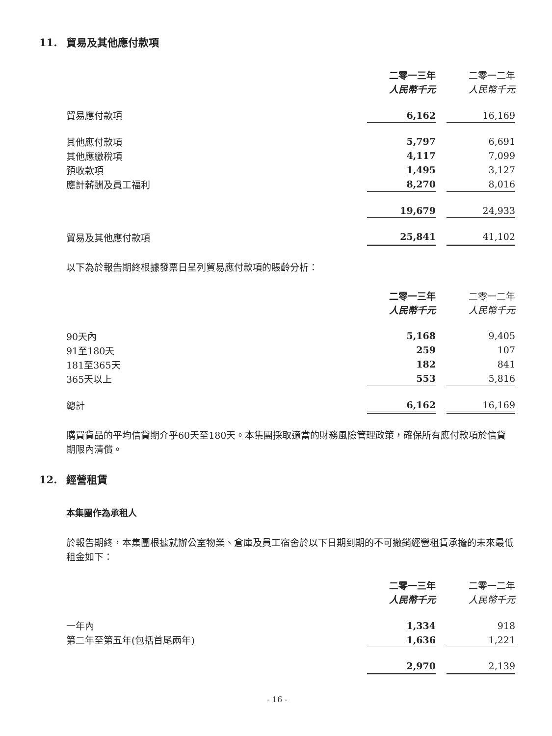11. 貿易及其他應付款項
| | 二零一三年 人民幣千元 | | 二零一二年 人民幣千元 |
| 貿易應付款項 | 6,162 | | 16,169 |
| 其他應付款項 | 5,797 | | 6,691 |
| 其他應繳稅項 | 4,117 | | 7,099 |
| 預收款項 | 1,495 | | 3,127 |
| 應計薪酬及員工福利 | 8,270 | | 8,016 |
| | 19,679 | | 24,933 |
| 貿易及其他應付款項 | 25,841 | | 41,102 |
以下為於報告期終根據發票日呈列貿易應付款項的賬齡分析：
| | 二零一三年 人民幣千元 | | 二零一二年 人民幣千元 |
| 90天內 | 5,168 | | 9,405 |
| 91至180天 | 259 | | 107 |
| 181至365天 | 182 | | 841 |
| 365天以上 | 553 | | 5,816 |
| 總計 | 6,162 | | 16,169 |
購買貨品的平均信貸期介乎60天至180天。本集團採取適當的財務風險管理政策，確保所有應付款項於信貸期限內清償。
12. 經營租賃
本集團作為承租人
於報告期終，本集團根據就辦公室物業、倉庫及員工宿舍於以下日期到期的不可撤銷經營租賃承擔的未來最低租金如下：
| | 二零一三年 人民幣千元 | | 二零一二年 人民幣千元 |
| 一年內 | 1,334 | | 918 |
| 第二年至第五年(包括首尾兩年) | 1,636 | | 1,221 |
| | 2,970 | | 2,139 |
- 16 -